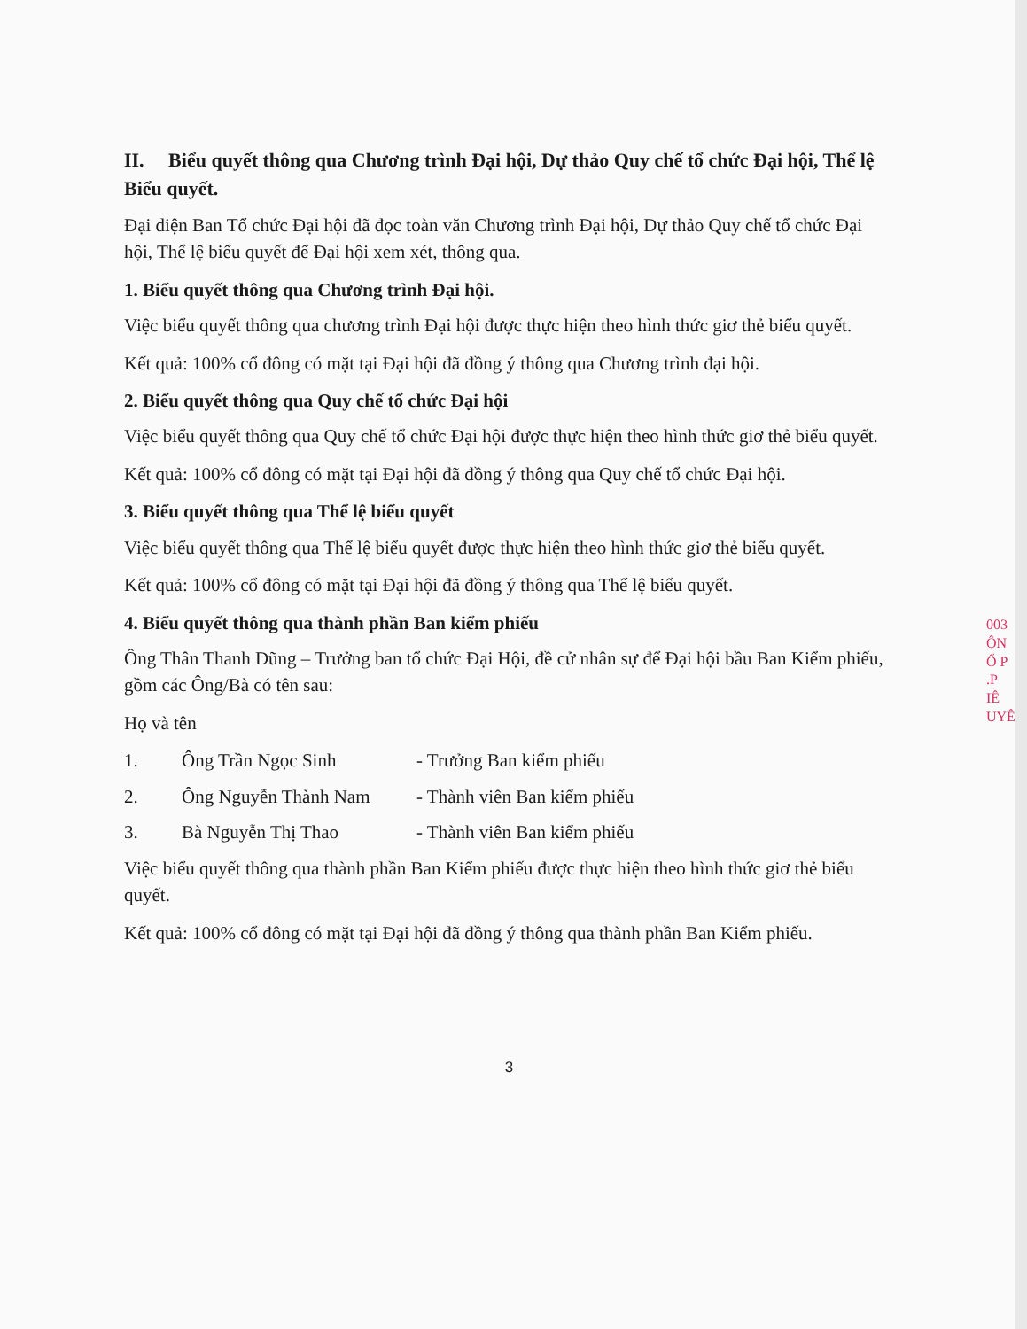003
ÔN
Ổ P
.P
IÊ
UYÊ
II. Biểu quyết thông qua Chương trình Đại hội, Dự thảo Quy chế tổ chức Đại hội, Thể lệ Biểu quyết.
Đại diện Ban Tổ chức Đại hội đã đọc toàn văn Chương trình Đại hội, Dự thảo Quy chế tổ chức Đại hội, Thể lệ biểu quyết để Đại hội xem xét, thông qua.
1. Biểu quyết thông qua Chương trình Đại hội.
Việc biểu quyết thông qua chương trình Đại hội được thực hiện theo hình thức giơ thẻ biểu quyết.
Kết quả: 100% cổ đông có mặt tại Đại hội đã đồng ý thông qua Chương trình đại hội.
2. Biểu quyết thông qua Quy chế tổ chức Đại hội
Việc biểu quyết thông qua Quy chế tổ chức Đại hội được thực hiện theo hình thức giơ thẻ biểu quyết.
Kết quả: 100% cổ đông có mặt tại Đại hội đã đồng ý thông qua Quy chế tổ chức Đại hội.
3. Biểu quyết thông qua Thể lệ biểu quyết
Việc biểu quyết thông qua Thể lệ biểu quyết được thực hiện theo hình thức giơ thẻ biểu quyết.
Kết quả: 100% cổ đông có mặt tại Đại hội đã đồng ý thông qua Thể lệ biểu quyết.
4. Biểu quyết thông qua thành phần Ban kiểm phiếu
Ông Thân Thanh Dũng – Trưởng ban tổ chức Đại Hội, đề cử nhân sự để Đại hội bầu Ban Kiểm phiếu, gồm các Ông/Bà có tên sau:
Họ và tên
1. Ông Trần Ngọc Sinh - Trưởng Ban kiểm phiếu
2. Ông Nguyễn Thành Nam - Thành viên Ban kiểm phiếu
3. Bà Nguyễn Thị Thao - Thành viên Ban kiểm phiếu
Việc biểu quyết thông qua thành phần Ban Kiểm phiếu được thực hiện theo hình thức giơ thẻ biểu quyết.
Kết quả: 100% cổ đông có mặt tại Đại hội đã đồng ý thông qua thành phần Ban Kiểm phiếu.
3